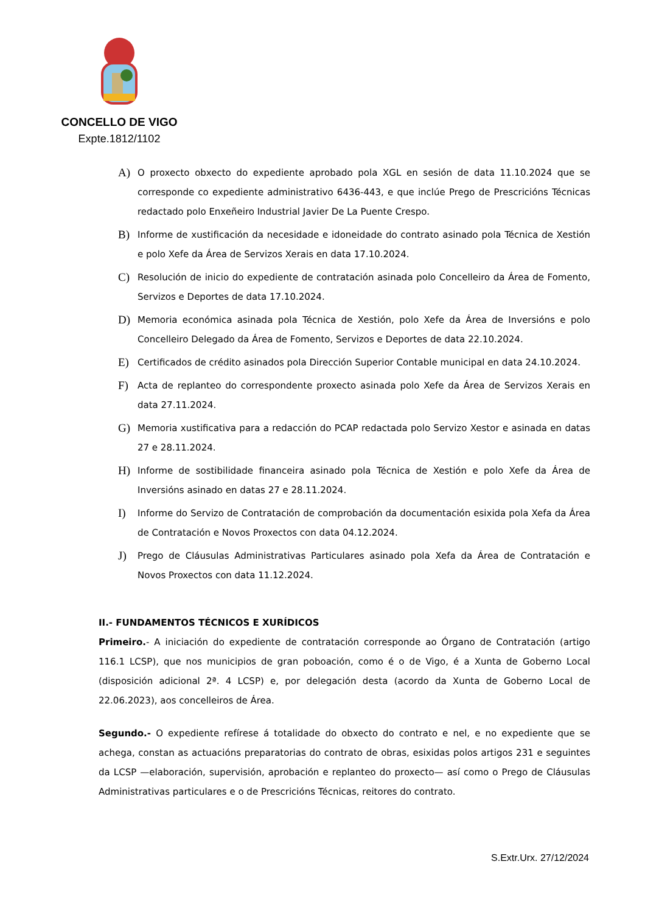CONCELLO DE VIGO
Expte.1812/1102
A)
O proxecto obxecto do expediente aprobado pola XGL en sesión de data 11.10.2024 que se corresponde co expediente administrativo 6436-443, e que inclúe Prego de Prescricións Técnicas redactado polo Enxeñeiro Industrial Javier De La Puente Crespo.
B)
Informe de xustificación da necesidade e idoneidade do contrato asinado pola Técnica de Xestión e polo Xefe da Área de Servizos Xerais en data 17.10.2024.
C)
Resolución de inicio do expediente de contratación asinada polo Concelleiro da Área de Fomento, Servizos e Deportes de data 17.10.2024.
D)
Memoria económica asinada pola Técnica de Xestión, polo Xefe da Área de Inversións e polo Concelleiro Delegado da Área de Fomento, Servizos e Deportes de data 22.10.2024.
E)
Certificados de crédito asinados pola Dirección Superior Contable municipal en data 24.10.2024.
F)
Acta de replanteo do correspondente proxecto asinada polo Xefe da Área de Servizos Xerais en data 27.11.2024.
G)
Memoria xustificativa para a redacción do PCAP redactada polo Servizo Xestor e asinada en datas 27 e 28.11.2024.
H)
Informe de sostibilidade financeira asinado pola Técnica de Xestión e polo Xefe da Área de Inversións asinado en datas 27 e 28.11.2024.
I)
Informe do Servizo de Contratación de comprobación da documentación esixida pola Xefa da Área de Contratación e Novos Proxectos con data 04.12.2024.
J)
Prego de Cláusulas Administrativas Particulares asinado pola Xefa da Área de Contratación e Novos Proxectos con data 11.12.2024.
II.- FUNDAMENTOS TÉCNICOS E XURÍDICOS
Primeiro.- A iniciación do expediente de contratación corresponde ao Órgano de Contratación (artigo 116.1 LCSP), que nos municipios de gran poboación, como é o de Vigo, é a Xunta de Goberno Local (disposición adicional 2ª. 4 LCSP) e, por delegación desta (acordo da Xunta de Goberno Local de 22.06.2023), aos concelleiros de Área.
Segundo.- O expediente refírese á totalidade do obxecto do contrato e nel, e no expediente que se achega, constan as actuacións preparatorias do contrato de obras, esixidas polos artigos 231 e seguintes da LCSP —elaboración, supervisión, aprobación e replanteo do proxecto— así como o Prego de Cláusulas Administrativas particulares e o de Prescricións Técnicas, reitores do contrato.
S.Extr.Urx. 27/12/2024